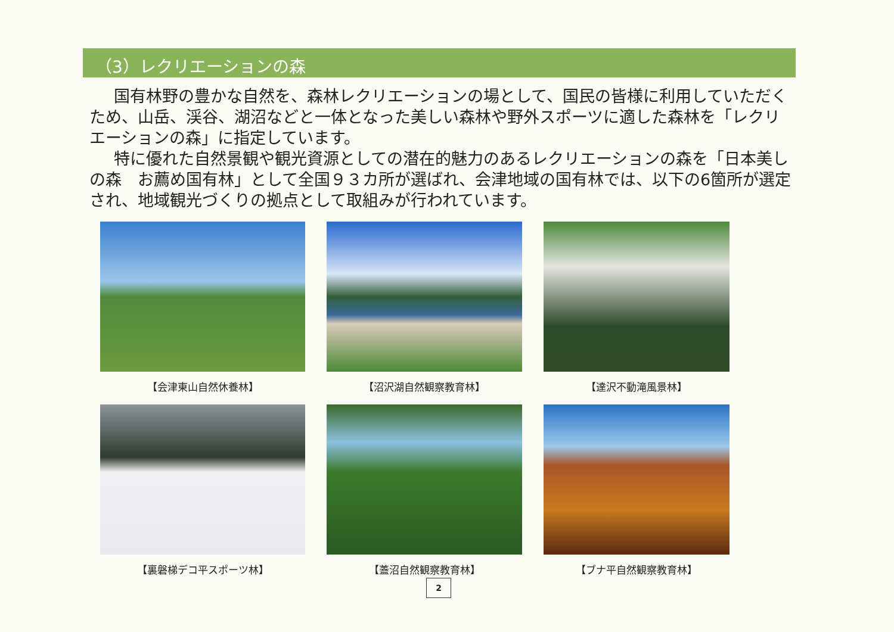（3）レクリエーションの森
国有林野の豊かな自然を、森林レクリエーションの場として、国民の皆様に利用していただくため、山岳、渓谷、湖沼などと一体となった美しい森林や野外スポーツに適した森林を「レクリエーションの森」に指定しています。
特に優れた自然景観や観光資源としての潜在的魅力のあるレクリエーションの森を「日本美しの森　お薦め国有林」として全国９３カ所が選ばれ、会津地域の国有林では、以下の6箇所が選定され、地域観光づくりの拠点として取組みが行われています。
【会津東山自然休養林】
【沼沢湖自然観察教育林】
【達沢不動滝風景林】
【裏磐梯デコ平スポーツ林】
【蓋沼自然観察教育林】
【ブナ平自然観察教育林】
2